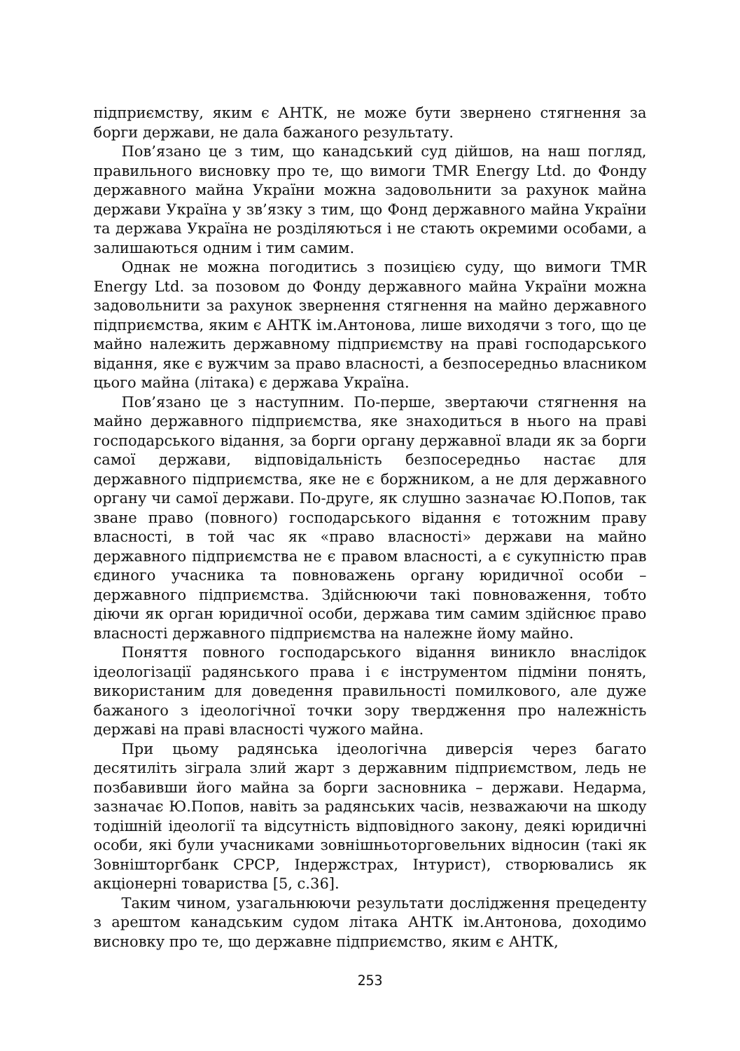підприємству, яким є АНТК, не може бути звернено стягнення за борги держави, не дала бажаного результату.
Пов’язано це з тим, що канадський суд дійшов, на наш погляд, правильного висновку про те, що вимоги TMR Energy Ltd. до Фонду державного майна України можна задовольнити за рахунок майна держави Україна у зв’язку з тим, що Фонд державного майна України та держава Україна не розділяються і не стають окремими особами, а залишаються одним і тим самим.
Однак не можна погодитись з позицією суду, що вимоги TMR Energy Ltd. за позовом до Фонду державного майна України можна задовольнити за рахунок звернення стягнення на майно державного підприємства, яким є АНТК ім.Антонова, лише виходячи з того, що це майно належить державному підприємству на праві господарського відання, яке є вужчим за право власності, а безпосередньо власником цього майна (літака) є держава Україна.
Пов’язано це з наступним. По-перше, звертаючи стягнення на майно державного підприємства, яке знаходиться в нього на праві господарського відання, за борги органу державної влади як за борги самої держави, відповідальність безпосередньо настає для державного підприємства, яке не є боржником, а не для державного органу чи самої держави. По-друге, як слушно зазначає Ю.Попов, так зване право (повного) господарського відання є тотожним праву власності, в той час як «право власності» держави на майно державного підприємства не є правом власності, а є сукупністю прав єдиного учасника та повноважень органу юридичної особи – державного підприємства. Здійснюючи такі повноваження, тобто діючи як орган юридичної особи, держава тим самим здійснює право власності державного підприємства на належне йому майно.
Поняття повного господарського відання виникло внаслідок ідеологізації радянського права і є інструментом підміни понять, використаним для доведення правильності помилкового, але дуже бажаного з ідеологічної точки зору твердження про належність державі на праві власності чужого майна.
При цьому радянська ідеологічна диверсія через багато десятиліть зіграла злий жарт з державним підприємством, ледь не позбавивши його майна за борги засновника – держави. Недарма, зазначає Ю.Попов, навіть за радянських часів, незважаючи на шкоду тодішній ідеології та відсутність відповідного закону, деякі юридичні особи, які були учасниками зовнішньоторговельних відносин (такі як Зовнішторгбанк СРСР, Індержстрах, Інтурист), створювались як акціонерні товариства [5, с.36].
Таким чином, узагальнюючи результати дослідження прецеденту з арештом канадським судом літака АНТК ім.Антонова, доходимо висновку про те, що державне підприємство, яким є АНТК,
253